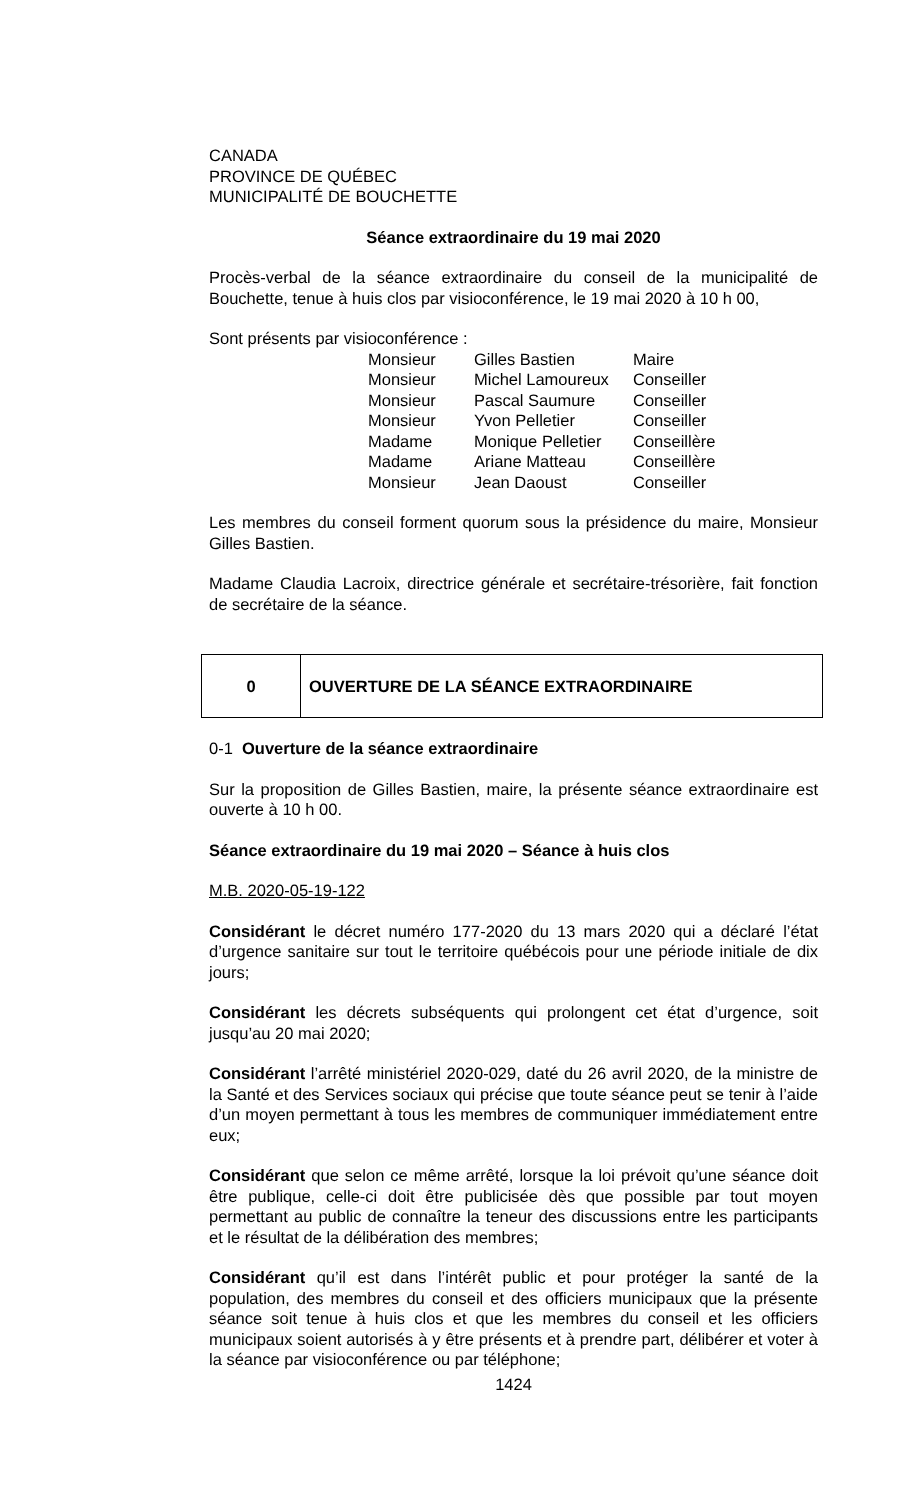CANADA
PROVINCE DE QUÉBEC
MUNICIPALITÉ DE BOUCHETTE
Séance extraordinaire du 19 mai 2020
Procès-verbal de la séance extraordinaire du conseil de la municipalité de Bouchette, tenue à huis clos par visioconférence, le 19 mai 2020 à 10 h 00,
Sont présents par visioconférence :
| Monsieur | Gilles Bastien | Maire |
| Monsieur | Michel Lamoureux | Conseiller |
| Monsieur | Pascal Saumure | Conseiller |
| Monsieur | Yvon Pelletier | Conseiller |
| Madame | Monique Pelletier | Conseillère |
| Madame | Ariane Matteau | Conseillère |
| Monsieur | Jean Daoust | Conseiller |
Les membres du conseil forment quorum sous la présidence du maire, Monsieur Gilles Bastien.
Madame Claudia Lacroix, directrice générale et secrétaire-trésorière, fait fonction de secrétaire de la séance.
| 0 | OUVERTURE DE LA SÉANCE EXTRAORDINAIRE |
0-1 Ouverture de la séance extraordinaire
Sur la proposition de Gilles Bastien, maire, la présente séance extraordinaire est ouverte à 10 h 00.
Séance extraordinaire du 19 mai 2020 – Séance à huis clos
M.B. 2020-05-19-122
Considérant le décret numéro 177-2020 du 13 mars 2020 qui a déclaré l’état d’urgence sanitaire sur tout le territoire québécois pour une période initiale de dix jours;
Considérant les décrets subséquents qui prolongent cet état d’urgence, soit jusqu’au 20 mai 2020;
Considérant l’arrêté ministériel 2020-029, daté du 26 avril 2020, de la ministre de la Santé et des Services sociaux qui précise que toute séance peut se tenir à l’aide d’un moyen permettant à tous les membres de communiquer immédiatement entre eux;
Considérant que selon ce même arrêté, lorsque la loi prévoit qu’une séance doit être publique, celle-ci doit être publicisée dès que possible par tout moyen permettant au public de connaître la teneur des discussions entre les participants et le résultat de la délibération des membres;
Considérant qu’il est dans l’intérêt public et pour protéger la santé de la population, des membres du conseil et des officiers municipaux que la présente séance soit tenue à huis clos et que les membres du conseil et les officiers municipaux soient autorisés à y être présents et à prendre part, délibérer et voter à la séance par visioconférence ou par téléphone;
1424